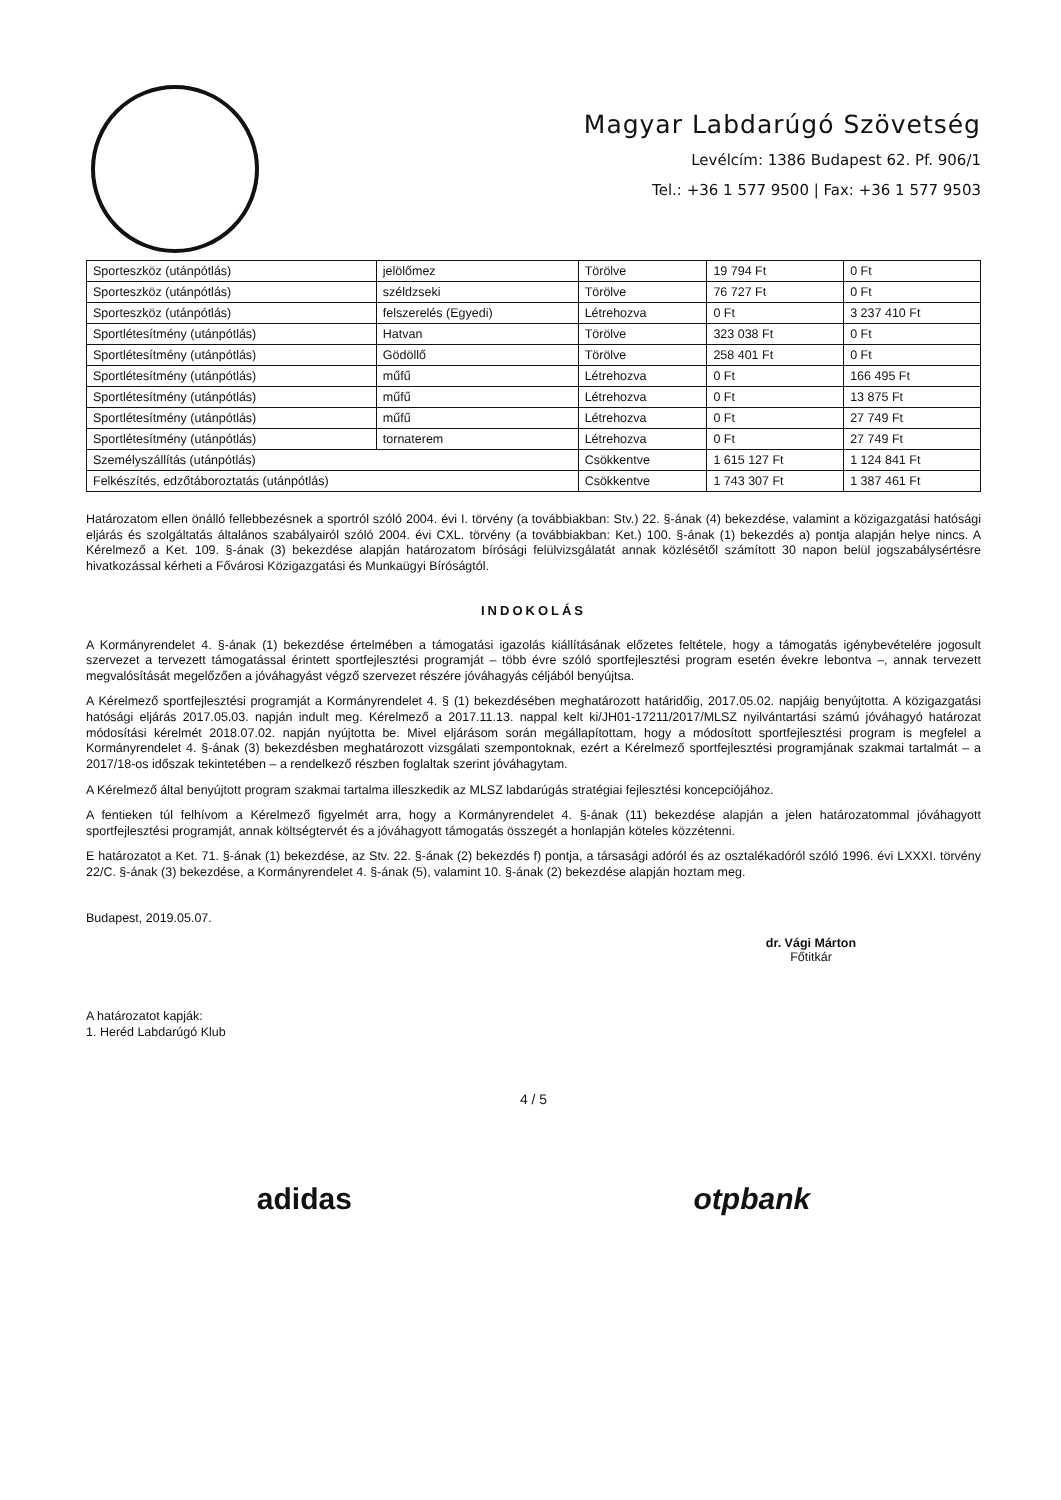Magyar Labdarúgó Szövetség
Levélcím: 1386 Budapest 62. Pf. 906/1
Tel.: +36 1 577 9500 | Fax: +36 1 577 9503
| Sporteszköz (utánpótlás) | jelölőmez | Törölve | 19 794 Ft | 0 Ft |
| Sporteszköz (utánpótlás) | széldzseki | Törölve | 76 727 Ft | 0 Ft |
| Sporteszköz (utánpótlás) | felszerelés (Egyedi) | Létrehozva | 0 Ft | 3 237 410 Ft |
| Sportlétesítmény (utánpótlás) | Hatvan | Törölve | 323 038 Ft | 0 Ft |
| Sportlétesítmény (utánpótlás) | Gödöllő | Törölve | 258 401 Ft | 0 Ft |
| Sportlétesítmény (utánpótlás) | műfű | Létrehozva | 0 Ft | 166 495 Ft |
| Sportlétesítmény (utánpótlás) | műfű | Létrehozva | 0 Ft | 13 875 Ft |
| Sportlétesítmény (utánpótlás) | műfű | Létrehozva | 0 Ft | 27 749 Ft |
| Sportlétesítmény (utánpótlás) | tornaterem | Létrehozva | 0 Ft | 27 749 Ft |
| Személyszállítás (utánpótlás) | | Csökkentve | 1 615 127 Ft | 1 124 841 Ft |
| Felkészítés, edzőtáboroztatás (utánpótlás) | | Csökkentve | 1 743 307 Ft | 1 387 461 Ft |
Határozatom ellen önálló fellebbezésnek a sportról szóló 2004. évi I. törvény (a továbbiakban: Stv.) 22. §-ának (4) bekezdése, valamint a közigazgatási hatósági eljárás és szolgáltatás általános szabályairól szóló 2004. évi CXL. törvény (a továbbiakban: Ket.) 100. §-ának (1) bekezdés a) pontja alapján helye nincs. A Kérelmező a Ket. 109. §-ának (3) bekezdése alapján határozatom bírósági felülvizsgálatát annak közlésétől számított 30 napon belül jogszabálysértésre hivatkozással kérheti a Fővárosi Közigazgatási és Munkaügyi Bíróságtól.
INDOKOLÁS
A Kormányrendelet 4. §-ának (1) bekezdése értelmében a támogatási igazolás kiállításának előzetes feltétele, hogy a támogatás igénybevételére jogosult szervezet a tervezett támogatással érintett sportfejlesztési programját – több évre szóló sportfejlesztési program esetén évekre lebontva –, annak tervezett megvalósítását megelőzően a jóváhagyást végző szervezet részére jóváhagyás céljából benyújtsa.
A Kérelmező sportfejlesztési programját a Kormányrendelet 4. § (1) bekezdésében meghatározott határidőig, 2017.05.02. napjáig benyújtotta. A közigazgatási hatósági eljárás 2017.05.03. napján indult meg. Kérelmező a 2017.11.13. nappal kelt ki/JH01-17211/2017/MLSZ nyilvántartási számú jóváhagyó határozat módosítási kérelmét 2018.07.02. napján nyújtotta be. Mivel eljárásom során megállapítottam, hogy a módosított sportfejlesztési program is megfelel a Kormányrendelet 4. §-ának (3) bekezdésben meghatározott vizsgálati szempontoknak, ezért a Kérelmező sportfejlesztési programjának szakmai tartalmát – a 2017/18-os időszak tekintetében – a rendelkező részben foglaltak szerint jóváhagytam.
A Kérelmező által benyújtott program szakmai tartalma illeszkedik az MLSZ labdarúgás stratégiai fejlesztési koncepciójához.
A fentieken túl felhívom a Kérelmező figyelmét arra, hogy a Kormányrendelet 4. §-ának (11) bekezdése alapján a jelen határozatommal jóváhagyott sportfejlesztési programját, annak költségtervét és a jóváhagyott támogatás összegét a honlapján köteles közzétenni.
E határozatot a Ket. 71. §-ának (1) bekezdése, az Stv. 22. §-ának (2) bekezdés f) pontja, a társasági adóról és az osztalékadóról szóló 1996. évi LXXXI. törvény 22/C. §-ának (3) bekezdése, a Kormányrendelet 4. §-ának (5), valamint 10. §-ának (2) bekezdése alapján hoztam meg.
Budapest, 2019.05.07.
dr. Vági Márton
Főtitkár
A határozatot kapják:
1. Heréd Labdarúgó Klub
4 / 5
adidas otpbank